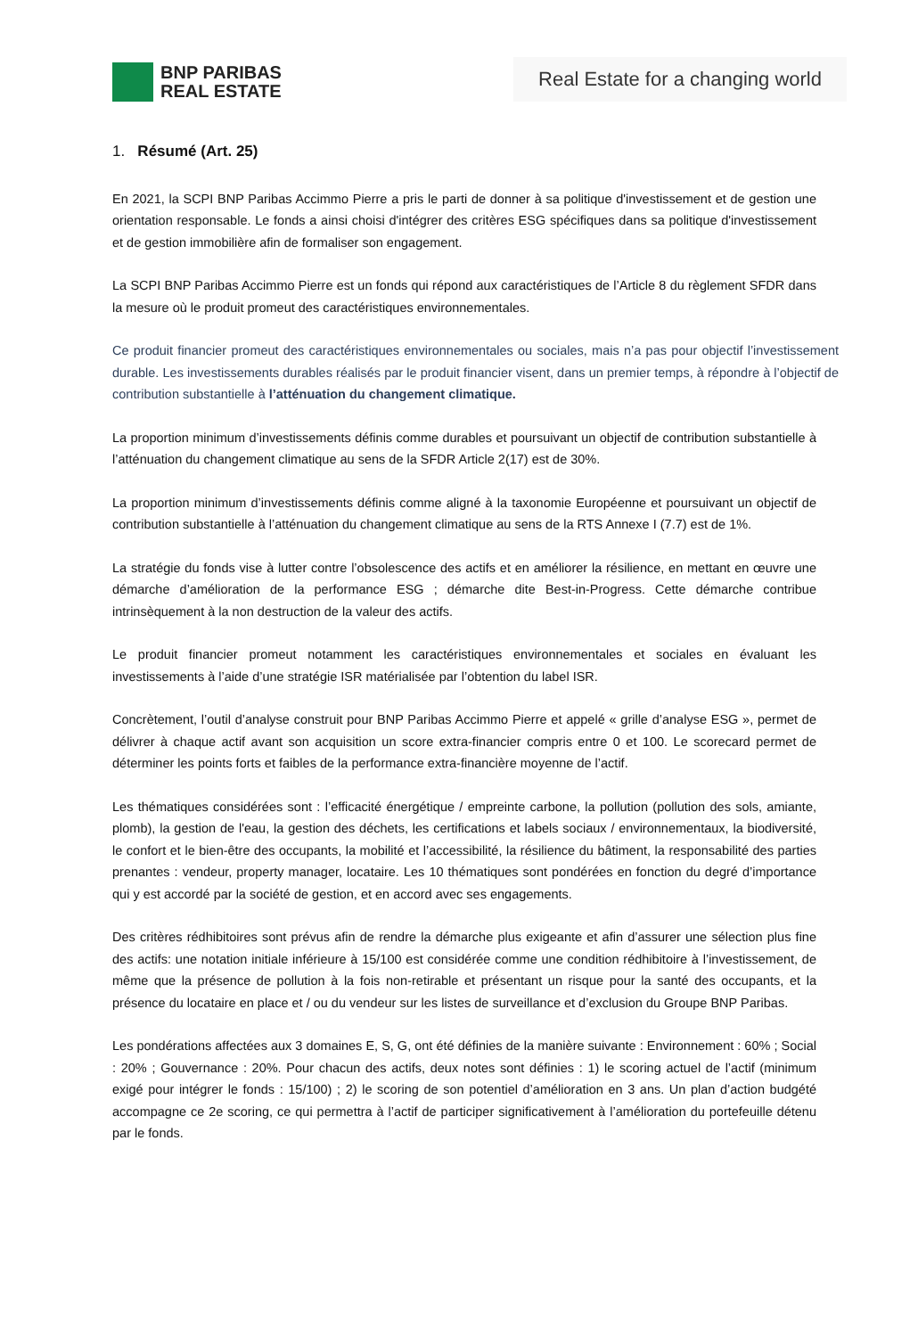BNP PARIBAS
REAL ESTATE
Real Estate for a changing world
1. Résumé (Art. 25)
En 2021, la SCPI BNP Paribas Accimmo Pierre a pris le parti de donner à sa politique d'investissement et de gestion une orientation responsable. Le fonds a ainsi choisi d'intégrer des critères ESG spécifiques dans sa politique d'investissement et de gestion immobilière afin de formaliser son engagement.
La SCPI BNP Paribas Accimmo Pierre est un fonds qui répond aux caractéristiques de l’Article 8 du règlement SFDR dans la mesure où le produit promeut des caractéristiques environnementales.
Ce produit financier promeut des caractéristiques environnementales ou sociales, mais n’a pas pour objectif l’investissement durable. Les investissements durables réalisés par le produit financier visent, dans un premier temps, à répondre à l’objectif de contribution substantielle à l’atténuation du changement climatique.
La proportion minimum d’investissements définis comme durables et poursuivant un objectif de contribution substantielle à l’atténuation du changement climatique au sens de la SFDR Article 2(17) est de 30%.
La proportion minimum d’investissements définis comme aligné à la taxonomie Européenne et poursuivant un objectif de contribution substantielle à l’atténuation du changement climatique au sens de la RTS Annexe I (7.7) est de 1%.
La stratégie du fonds vise à lutter contre l’obsolescence des actifs et en améliorer la résilience, en mettant en œuvre une démarche d’amélioration de la performance ESG ; démarche dite Best-in-Progress. Cette démarche contribue intrinsèquement à la non destruction de la valeur des actifs.
Le produit financier promeut notamment les caractéristiques environnementales et sociales en évaluant les investissements à l’aide d’une stratégie ISR matérialisée par l’obtention du label ISR.
Concrètement, l’outil d’analyse construit pour BNP Paribas Accimmo Pierre et appelé « grille d’analyse ESG », permet de délivrer à chaque actif avant son acquisition un score extra-financier compris entre 0 et 100. Le scorecard permet de déterminer les points forts et faibles de la performance extra-financière moyenne de l’actif.
Les thématiques considérées sont : l’efficacité énergétique / empreinte carbone, la pollution (pollution des sols, amiante, plomb), la gestion de l'eau, la gestion des déchets, les certifications et labels sociaux / environnementaux, la biodiversité, le confort et le bien-être des occupants, la mobilité et l’accessibilité, la résilience du bâtiment, la responsabilité des parties prenantes : vendeur, property manager, locataire. Les 10 thématiques sont pondérées en fonction du degré d’importance qui y est accordé par la société de gestion, et en accord avec ses engagements.
Des critères rédhibitoires sont prévus afin de rendre la démarche plus exigeante et afin d’assurer une sélection plus fine des actifs: une notation initiale inférieure à 15/100 est considérée comme une condition rédhibitoire à l’investissement, de même que la présence de pollution à la fois non-retirable et présentant un risque pour la santé des occupants, et la présence du locataire en place et / ou du vendeur sur les listes de surveillance et d’exclusion du Groupe BNP Paribas.
Les pondérations affectées aux 3 domaines E, S, G, ont été définies de la manière suivante : Environnement : 60% ; Social : 20% ; Gouvernance : 20%. Pour chacun des actifs, deux notes sont définies : 1) le scoring actuel de l’actif (minimum exigé pour intégrer le fonds : 15/100) ; 2) le scoring de son potentiel d’amélioration en 3 ans. Un plan d’action budgété accompagne ce 2e scoring, ce qui permettra à l’actif de participer significativement à l’amélioration du portefeuille détenu par le fonds.